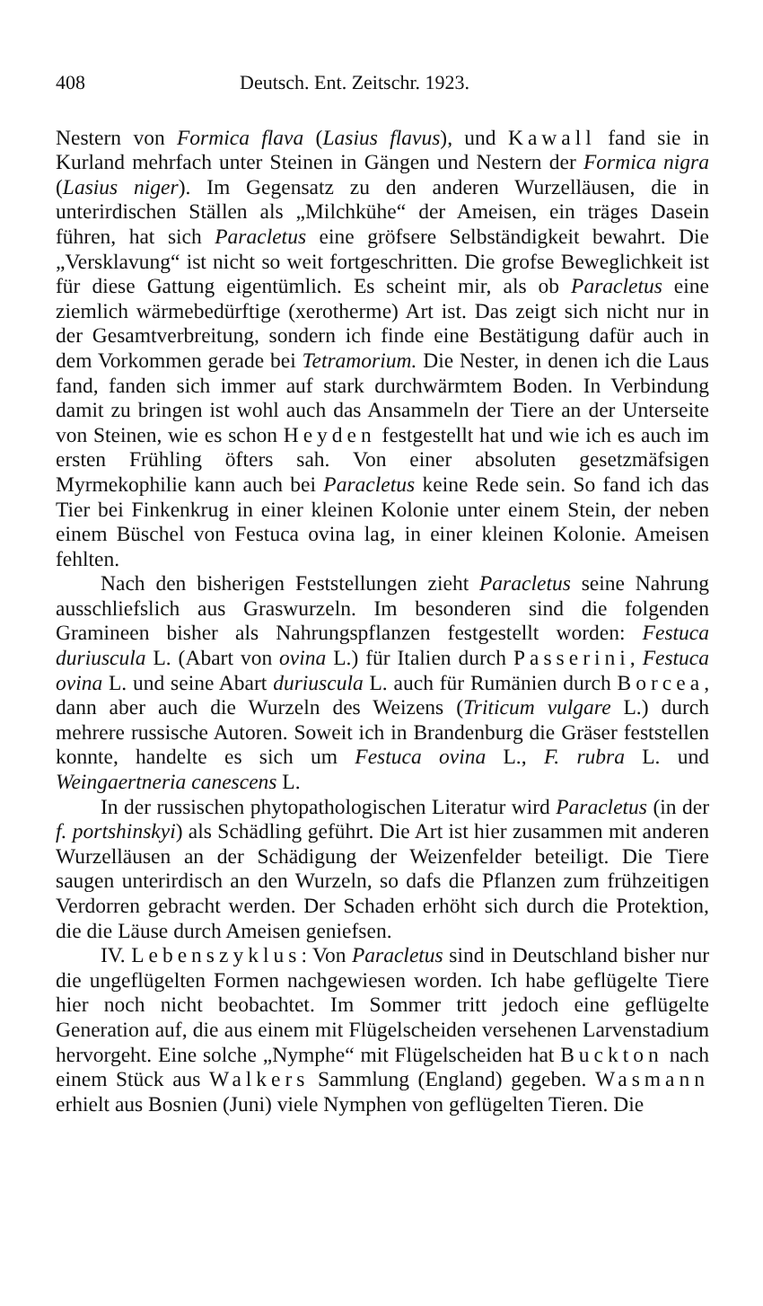408 Deutsch. Ent. Zeitschr. 1923.
Nestern von Formica flava (Lasius flavus), und Kawall fand sie in Kurland mehrfach unter Steinen in Gängen und Nestern der Formica nigra (Lasius niger). Im Gegensatz zu den anderen Wurzelläusen, die in unterirdischen Ställen als „Milchkühe“ der Ameisen, ein träges Dasein führen, hat sich Paracletus eine gröfsere Selbständigkeit bewahrt. Die „Versklavung“ ist nicht so weit fortgeschritten. Die grofse Beweglichkeit ist für diese Gattung eigentümlich. Es scheint mir, als ob Paracletus eine ziemlich wärmebedürftige (xerotherme) Art ist. Das zeigt sich nicht nur in der Gesamtverbreitung, sondern ich finde eine Bestätigung dafür auch in dem Vorkommen gerade bei Tetramorium. Die Nester, in denen ich die Laus fand, fanden sich immer auf stark durchwärmtem Boden. In Verbindung damit zu bringen ist wohl auch das Ansammeln der Tiere an der Unterseite von Steinen, wie es schon Heyden festgestellt hat und wie ich es auch im ersten Frühling öfters sah. Von einer absoluten gesetzmäfsigen Myrmekophilie kann auch bei Paracletus keine Rede sein. So fand ich das Tier bei Finkenkrug in einer kleinen Kolonie unter einem Stein, der neben einem Büschel von Festuca ovina lag, in einer kleinen Kolonie. Ameisen fehlten.
Nach den bisherigen Feststellungen zieht Paracletus seine Nahrung ausschliefslich aus Graswurzeln. Im besonderen sind die folgenden Gramineen bisher als Nahrungspflanzen festgestellt worden: Festuca duriuscula L. (Abart von ovina L.) für Italien durch Passerini, Festuca ovina L. und seine Abart duriuscula L. auch für Rumänien durch Borcea, dann aber auch die Wurzeln des Weizens (Triticum vulgare L.) durch mehrere russische Autoren. Soweit ich in Brandenburg die Gräser feststellen konnte, handelte es sich um Festuca ovina L., F. rubra L. und Weingaertneria canescens L.
In der russischen phytopathologischen Literatur wird Paracletus (in der f. portshinskyi) als Schädling geführt. Die Art ist hier zusammen mit anderen Wurzelläusen an der Schädigung der Weizenfelder beteiligt. Die Tiere saugen unterirdisch an den Wurzeln, so dafs die Pflanzen zum frühzeitigen Verdorren gebracht werden. Der Schaden erhöht sich durch die Protektion, die die Läuse durch Ameisen geniefsen.
IV. Lebenszyklus: Von Paracletus sind in Deutschland bisher nur die ungeflügelten Formen nachgewiesen worden. Ich habe geflügelte Tiere hier noch nicht beobachtet. Im Sommer tritt jedoch eine geflügelte Generation auf, die aus einem mit Flügelscheiden versehenen Larvenstadium hervorgeht. Eine solche „Nymphe“ mit Flügelscheiden hat Buckton nach einem Stück aus Walkers Sammlung (England) gegeben. Wasmann erhielt aus Bosnien (Juni) viele Nymphen von geflügelten Tieren. Die